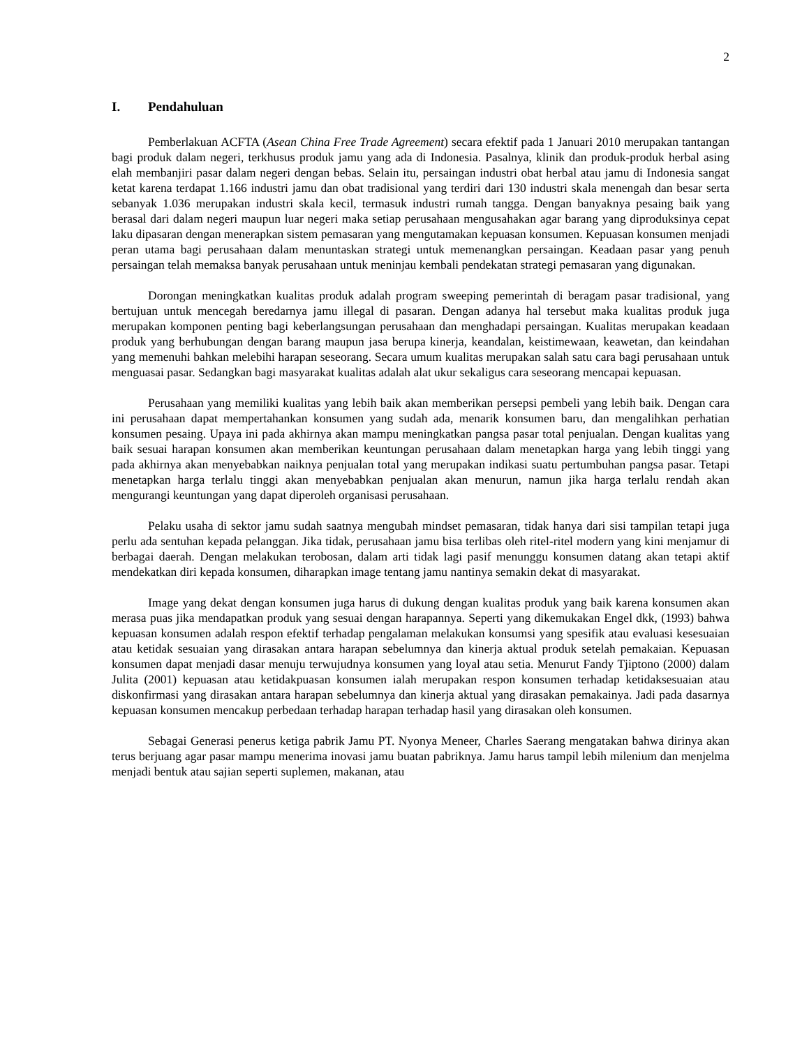2
I. Pendahuluan
Pemberlakuan ACFTA (Asean China Free Trade Agreement) secara efektif pada 1 Januari 2010 merupakan tantangan bagi produk dalam negeri, terkhusus produk jamu yang ada di Indonesia. Pasalnya, klinik dan produk-produk herbal asing elah membanjiri pasar dalam negeri dengan bebas. Selain itu, persaingan industri obat herbal atau jamu di Indonesia sangat ketat karena terdapat 1.166 industri jamu dan obat tradisional yang terdiri dari 130 industri skala menengah dan besar serta sebanyak 1.036 merupakan industri skala kecil, termasuk industri rumah tangga. Dengan banyaknya pesaing baik yang berasal dari dalam negeri maupun luar negeri maka setiap perusahaan mengusahakan agar barang yang diproduksinya cepat laku dipasaran dengan menerapkan sistem pemasaran yang mengutamakan kepuasan konsumen. Kepuasan konsumen menjadi peran utama bagi perusahaan dalam menuntaskan strategi untuk memenangkan persaingan. Keadaan pasar yang penuh persaingan telah memaksa banyak perusahaan untuk meninjau kembali pendekatan strategi pemasaran yang digunakan.
Dorongan meningkatkan kualitas produk adalah program sweeping pemerintah di beragam pasar tradisional, yang bertujuan untuk mencegah beredarnya jamu illegal di pasaran. Dengan adanya hal tersebut maka kualitas produk juga merupakan komponen penting bagi keberlangsungan perusahaan dan menghadapi persaingan. Kualitas merupakan keadaan produk yang berhubungan dengan barang maupun jasa berupa kinerja, keandalan, keistimewaan, keawetan, dan keindahan yang memenuhi bahkan melebihi harapan seseorang. Secara umum kualitas merupakan salah satu cara bagi perusahaan untuk menguasai pasar. Sedangkan bagi masyarakat kualitas adalah alat ukur sekaligus cara seseorang mencapai kepuasan.
Perusahaan yang memiliki kualitas yang lebih baik akan memberikan persepsi pembeli yang lebih baik. Dengan cara ini perusahaan dapat mempertahankan konsumen yang sudah ada, menarik konsumen baru, dan mengalihkan perhatian konsumen pesaing. Upaya ini pada akhirnya akan mampu meningkatkan pangsa pasar total penjualan. Dengan kualitas yang baik sesuai harapan konsumen akan memberikan keuntungan perusahaan dalam menetapkan harga yang lebih tinggi yang pada akhirnya akan menyebabkan naiknya penjualan total yang merupakan indikasi suatu pertumbuhan pangsa pasar. Tetapi menetapkan harga terlalu tinggi akan menyebabkan penjualan akan menurun, namun jika harga terlalu rendah akan mengurangi keuntungan yang dapat diperoleh organisasi perusahaan.
Pelaku usaha di sektor jamu sudah saatnya mengubah mindset pemasaran, tidak hanya dari sisi tampilan tetapi juga perlu ada sentuhan kepada pelanggan. Jika tidak, perusahaan jamu bisa terlibas oleh ritel-ritel modern yang kini menjamur di berbagai daerah. Dengan melakukan terobosan, dalam arti tidak lagi pasif menunggu konsumen datang akan tetapi aktif mendekatkan diri kepada konsumen, diharapkan image tentang jamu nantinya semakin dekat di masyarakat.
Image yang dekat dengan konsumen juga harus di dukung dengan kualitas produk yang baik karena konsumen akan merasa puas jika mendapatkan produk yang sesuai dengan harapannya. Seperti yang dikemukakan Engel dkk, (1993) bahwa kepuasan konsumen adalah respon efektif terhadap pengalaman melakukan konsumsi yang spesifik atau evaluasi kesesuaian atau ketidak sesuaian yang dirasakan antara harapan sebelumnya dan kinerja aktual produk setelah pemakaian. Kepuasan konsumen dapat menjadi dasar menuju terwujudnya konsumen yang loyal atau setia. Menurut Fandy Tjiptono (2000) dalam Julita (2001) kepuasan atau ketidakpuasan konsumen ialah merupakan respon konsumen terhadap ketidaksesuaian atau diskonfirmasi yang dirasakan antara harapan sebelumnya dan kinerja aktual yang dirasakan pemakainya. Jadi pada dasarnya kepuasan konsumen mencakup perbedaan terhadap harapan terhadap hasil yang dirasakan oleh konsumen.
Sebagai Generasi penerus ketiga pabrik Jamu PT. Nyonya Meneer, Charles Saerang mengatakan bahwa dirinya akan terus berjuang agar pasar mampu menerima inovasi jamu buatan pabriknya. Jamu harus tampil lebih milenium dan menjelma menjadi bentuk atau sajian seperti suplemen, makanan, atau